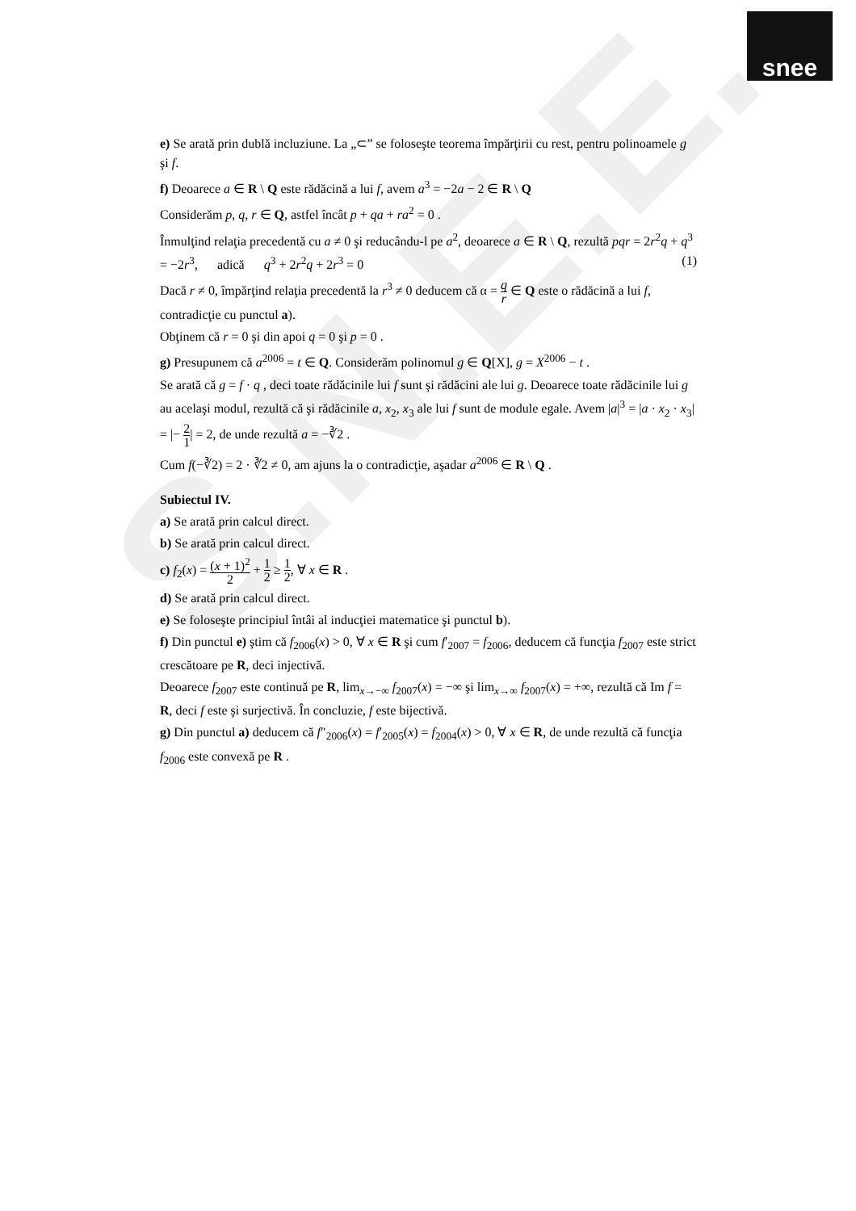S.N.E.E.
snee
e) Se arată prin dublă incluziune. La „⊂” se foloseşte teorema împărţirii cu rest, pentru polinoamele g şi f.
f) Deoarece a ∈ R \ Q este rădăcină a lui f, avem a<sup>3</sup> = −2a − 2 ∈ R \ Q
Considerăm p, q, r ∈ Q, astfel încât p + qa + ra<sup>2</sup> = 0 .
Înmulţind relaţia precedentă cu a ≠ 0 şi reducându-l pe a<sup>2</sup>, deoarece a ∈ R \ Q, rezultă pqr = 2r<sup>2</sup>q + q<sup>3</sup> = −2r<sup>3</sup>, adică q<sup>3</sup> + 2r<sup>2</sup>q + 2r<sup>3</sup> = 0 (1)
Dacă r ≠ 0, împărţind relaţia precedentă la r<sup>3</sup> ≠ 0 deducem că α = q r ∈ Q este o rădăcină a lui f, contradicţie cu punctul a).
Obţinem că r = 0 şi din apoi q = 0 şi p = 0 .
g) Presupunem că a<sup>2006</sup> = t ∈ Q. Considerăm polinomul g ∈ Q[X], g = X<sup>2006</sup> − t .
Se arată că g = f · q , deci toate rădăcinile lui f sunt şi rădăcini ale lui g. Deoarece toate rădăcinile lui g au acelaşi modul, rezultă că şi rădăcinile a, x<sub>2</sub>, x<sub>3</sub> ale lui f sunt de module egale. Avem |a|<sup>3</sup> = |a · x<sub>2</sub> · x<sub>3</sub>| = |− 2 1| = 2, de unde rezultă a = −∛2 .
Cum f(−∛2) = 2 · ∛2 ≠ 0, am ajuns la o contradicţie, aşadar a<sup>2006</sup> ∈ R \ Q .
Subiectul IV.
a) Se arată prin calcul direct.
b) Se arată prin calcul direct.
c) f<sub>2</sub>(x) = (x + 1)<sup>2</sup> 2 + 1 2 ≥ 1 2, ∀ x ∈ R .
d) Se arată prin calcul direct.
e) Se foloseşte principiul întâi al inducţiei matematice şi punctul b).
f) Din punctul e) ştim că f<sub>2006</sub>(x) > 0, ∀ x ∈ R şi cum f′<sub>2007</sub> = f<sub>2006</sub>, deducem că funcţia f<sub>2007</sub> este strict crescătoare pe R, deci injectivă.
Deoarece f<sub>2007</sub> este continuă pe R, lim<sub>x→−∞</sub> f<sub>2007</sub>(x) = −∞ şi lim<sub>x→∞</sub> f<sub>2007</sub>(x) = +∞, rezultă că Im f = R, deci f este şi surjectivă. În concluzie, f este bijectivă.
g) Din punctul a) deducem că f″<sub>2006</sub>(x) = f′<sub>2005</sub>(x) = f<sub>2004</sub>(x) > 0, ∀ x ∈ R, de unde rezultă că funcţia f<sub>2006</sub> este convexă pe R .